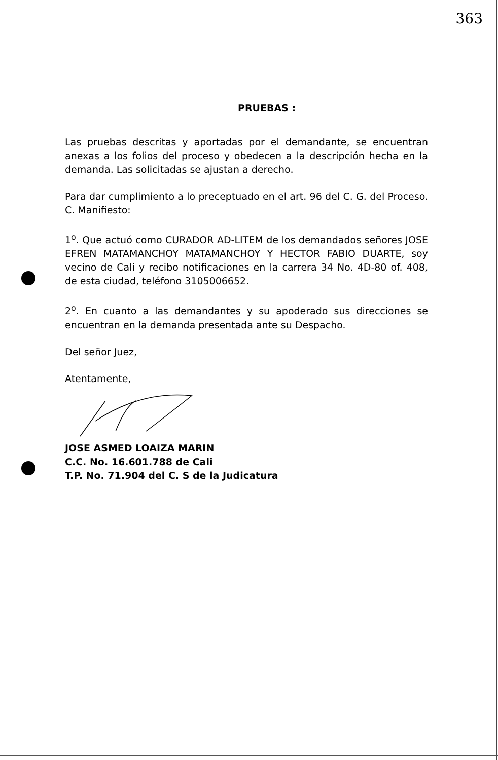363
PRUEBAS :
Las pruebas descritas y aportadas por el demandante, se encuentran anexas a los folios del proceso y obedecen a la descripción hecha en la demanda. Las solicitadas se ajustan a derecho.
Para dar cumplimiento a lo preceptuado en el art. 96 del C. G. del Proceso. C. Manifiesto:
1<sup>o</sup>. Que actuó como CURADOR AD-LITEM de los demandados señores JOSE EFREN MATAMANCHOY MATAMANCHOY Y HECTOR FABIO DUARTE, soy vecino de Cali y recibo notificaciones en la carrera 34 No. 4D-80 of. 408, de esta ciudad, teléfono 3105006652.
2<sup>o</sup>. En cuanto a las demandantes y su apoderado sus direcciones se encuentran en la demanda presentada ante su Despacho.
Del señor Juez,
Atentamente,
JOSE ASMED LOAIZA MARIN
C.C. No. 16.601.788 de Cali
T.P. No. 71.904 del C. S de la Judicatura